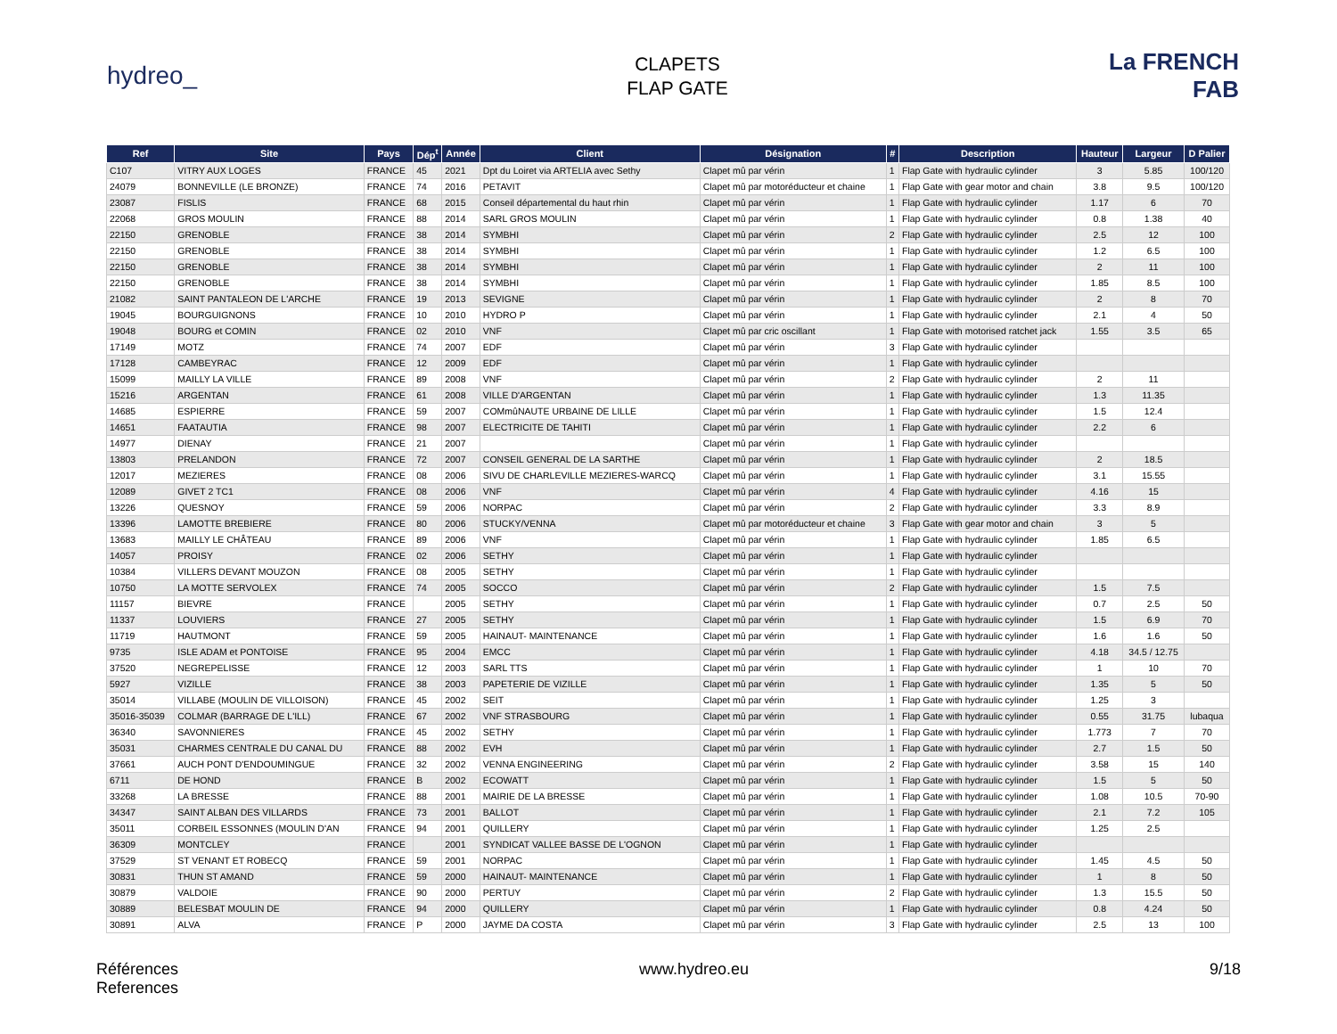hydreo_
CLAPETS
FLAP GATE
La FRENCH FAB
| Ref | Site | Pays | Dép<sup>t</sup> | Année | Client | Désignation | # | Description | Hauteur | Largeur | D Palier |
| --- | --- | --- | --- | --- | --- | --- | --- | --- | --- | --- | --- |
| C107 | VITRY AUX LOGES | FRANCE | 45 | 2021 | Dpt du Loiret via ARTELIA avec Sethy | Clapet mû par vérin | 1 | Flap Gate with hydraulic cylinder | 3 | 5.85 | 100/120 |
| 24079 | BONNEVILLE (LE BRONZE) | FRANCE | 74 | 2016 | PETAVIT | Clapet mû par motoréducteur et chaine | 1 | Flap Gate with gear motor and chain | 3.8 | 9.5 | 100/120 |
| 23087 | FISLIS | FRANCE | 68 | 2015 | Conseil départemental du haut rhin | Clapet mû par vérin | 1 | Flap Gate with hydraulic cylinder | 1.17 | 6 | 70 |
| 22068 | GROS MOULIN | FRANCE | 88 | 2014 | SARL GROS MOULIN | Clapet mû par vérin | 1 | Flap Gate with hydraulic cylinder | 0.8 | 1.38 | 40 |
| 22150 | GRENOBLE | FRANCE | 38 | 2014 | SYMBHI | Clapet mû par vérin | 2 | Flap Gate with hydraulic cylinder | 2.5 | 12 | 100 |
| 22150 | GRENOBLE | FRANCE | 38 | 2014 | SYMBHI | Clapet mû par vérin | 1 | Flap Gate with hydraulic cylinder | 1.2 | 6.5 | 100 |
| 22150 | GRENOBLE | FRANCE | 38 | 2014 | SYMBHI | Clapet mû par vérin | 1 | Flap Gate with hydraulic cylinder | 2 | 11 | 100 |
| 22150 | GRENOBLE | FRANCE | 38 | 2014 | SYMBHI | Clapet mû par vérin | 1 | Flap Gate with hydraulic cylinder | 1.85 | 8.5 | 100 |
| 21082 | SAINT PANTALEON DE L'ARCHE | FRANCE | 19 | 2013 | SEVIGNE | Clapet mû par vérin | 1 | Flap Gate with hydraulic cylinder | 2 | 8 | 70 |
| 19045 | BOURGUIGNONS | FRANCE | 10 | 2010 | HYDRO P | Clapet mû par vérin | 1 | Flap Gate with hydraulic cylinder | 2.1 | 4 | 50 |
| 19048 | BOURG et COMIN | FRANCE | 02 | 2010 | VNF | Clapet mû par cric oscillant | 1 | Flap Gate with motorised ratchet jack | 1.55 | 3.5 | 65 |
| 17149 | MOTZ | FRANCE | 74 | 2007 | EDF | Clapet mû par vérin | 3 | Flap Gate with hydraulic cylinder | | | |
| 17128 | CAMBEYRAC | FRANCE | 12 | 2009 | EDF | Clapet mû par vérin | 1 | Flap Gate with hydraulic cylinder | | | |
| 15099 | MAILLY LA VILLE | FRANCE | 89 | 2008 | VNF | Clapet mû par vérin | 2 | Flap Gate with hydraulic cylinder | 2 | 11 | |
| 15216 | ARGENTAN | FRANCE | 61 | 2008 | VILLE D'ARGENTAN | Clapet mû par vérin | 1 | Flap Gate with hydraulic cylinder | 1.3 | 11.35 | |
| 14685 | ESPIERRE | FRANCE | 59 | 2007 | COMmûNAUTE URBAINE DE LILLE | Clapet mû par vérin | 1 | Flap Gate with hydraulic cylinder | 1.5 | 12.4 | |
| 14651 | FAATAUTIA | FRANCE | 98 | 2007 | ELECTRICITE DE TAHITI | Clapet mû par vérin | 1 | Flap Gate with hydraulic cylinder | 2.2 | 6 | |
| 14977 | DIENAY | FRANCE | 21 | 2007 | | Clapet mû par vérin | 1 | Flap Gate with hydraulic cylinder | | | |
| 13803 | PRELANDON | FRANCE | 72 | 2007 | CONSEIL GENERAL DE LA SARTHE | Clapet mû par vérin | 1 | Flap Gate with hydraulic cylinder | 2 | 18.5 | |
| 12017 | MEZIERES | FRANCE | 08 | 2006 | SIVU DE CHARLEVILLE MEZIERES-WARCQ | Clapet mû par vérin | 1 | Flap Gate with hydraulic cylinder | 3.1 | 15.55 | |
| 12089 | GIVET 2 TC1 | FRANCE | 08 | 2006 | VNF | Clapet mû par vérin | 4 | Flap Gate with hydraulic cylinder | 4.16 | 15 | |
| 13226 | QUESNOY | FRANCE | 59 | 2006 | NORPAC | Clapet mû par vérin | 2 | Flap Gate with hydraulic cylinder | 3.3 | 8.9 | |
| 13396 | LAMOTTE BREBIERE | FRANCE | 80 | 2006 | STUCKY/VENNA | Clapet mû par motoréducteur et chaine | 3 | Flap Gate with gear motor and chain | 3 | 5 | |
| 13683 | MAILLY LE CHÂTEAU | FRANCE | 89 | 2006 | VNF | Clapet mû par vérin | 1 | Flap Gate with hydraulic cylinder | 1.85 | 6.5 | |
| 14057 | PROISY | FRANCE | 02 | 2006 | SETHY | Clapet mû par vérin | 1 | Flap Gate with hydraulic cylinder | | | |
| 10384 | VILLERS DEVANT MOUZON | FRANCE | 08 | 2005 | SETHY | Clapet mû par vérin | 1 | Flap Gate with hydraulic cylinder | | | |
| 10750 | LA MOTTE SERVOLEX | FRANCE | 74 | 2005 | SOCCO | Clapet mû par vérin | 2 | Flap Gate with hydraulic cylinder | 1.5 | 7.5 | |
| 11157 | BIEVRE | FRANCE | | 2005 | SETHY | Clapet mû par vérin | 1 | Flap Gate with hydraulic cylinder | 0.7 | 2.5 | 50 |
| 11337 | LOUVIERS | FRANCE | 27 | 2005 | SETHY | Clapet mû par vérin | 1 | Flap Gate with hydraulic cylinder | 1.5 | 6.9 | 70 |
| 11719 | HAUTMONT | FRANCE | 59 | 2005 | HAINAUT- MAINTENANCE | Clapet mû par vérin | 1 | Flap Gate with hydraulic cylinder | 1.6 | 1.6 | 50 |
| 9735 | ISLE ADAM et PONTOISE | FRANCE | 95 | 2004 | EMCC | Clapet mû par vérin | 1 | Flap Gate with hydraulic cylinder | 4.18 | 34.5 / 12.75 | |
| 37520 | NEGREPELISSE | FRANCE | 12 | 2003 | SARL TTS | Clapet mû par vérin | 1 | Flap Gate with hydraulic cylinder | 1 | 10 | 70 |
| 5927 | VIZILLE | FRANCE | 38 | 2003 | PAPETERIE DE VIZILLE | Clapet mû par vérin | 1 | Flap Gate with hydraulic cylinder | 1.35 | 5 | 50 |
| 35014 | VILLABE (MOULIN DE VILLOISON) | FRANCE | 45 | 2002 | SEIT | Clapet mû par vérin | 1 | Flap Gate with hydraulic cylinder | 1.25 | 3 | |
| 35016-35039 | COLMAR (BARRAGE DE L'ILL) | FRANCE | 67 | 2002 | VNF STRASBOURG | Clapet mû par vérin | 1 | Flap Gate with hydraulic cylinder | 0.55 | 31.75 | lubaqua |
| 36340 | SAVONNIERES | FRANCE | 45 | 2002 | SETHY | Clapet mû par vérin | 1 | Flap Gate with hydraulic cylinder | 1.773 | 7 | 70 |
| 35031 | CHARMES CENTRALE DU CANAL DU | FRANCE | 88 | 2002 | EVH | Clapet mû par vérin | 1 | Flap Gate with hydraulic cylinder | 2.7 | 1.5 | 50 |
| 37661 | AUCH PONT D'ENDOUMINGUE | FRANCE | 32 | 2002 | VENNA ENGINEERING | Clapet mû par vérin | 2 | Flap Gate with hydraulic cylinder | 3.58 | 15 | 140 |
| 6711 | DE HOND | FRANCE | B | 2002 | ECOWATT | Clapet mû par vérin | 1 | Flap Gate with hydraulic cylinder | 1.5 | 5 | 50 |
| 33268 | LA BRESSE | FRANCE | 88 | 2001 | MAIRIE DE LA BRESSE | Clapet mû par vérin | 1 | Flap Gate with hydraulic cylinder | 1.08 | 10.5 | 70-90 |
| 34347 | SAINT ALBAN DES VILLARDS | FRANCE | 73 | 2001 | BALLOT | Clapet mû par vérin | 1 | Flap Gate with hydraulic cylinder | 2.1 | 7.2 | 105 |
| 35011 | CORBEIL ESSONNES (MOULIN D'AN | FRANCE | 94 | 2001 | QUILLERY | Clapet mû par vérin | 1 | Flap Gate with hydraulic cylinder | 1.25 | 2.5 | |
| 36309 | MONTCLEY | FRANCE | | 2001 | SYNDICAT VALLEE BASSE DE L'OGNON | Clapet mû par vérin | 1 | Flap Gate with hydraulic cylinder | | | |
| 37529 | ST VENANT ET ROBECQ | FRANCE | 59 | 2001 | NORPAC | Clapet mû par vérin | 1 | Flap Gate with hydraulic cylinder | 1.45 | 4.5 | 50 |
| 30831 | THUN ST AMAND | FRANCE | 59 | 2000 | HAINAUT- MAINTENANCE | Clapet mû par vérin | 1 | Flap Gate with hydraulic cylinder | 1 | 8 | 50 |
| 30879 | VALDOIE | FRANCE | 90 | 2000 | PERTUY | Clapet mû par vérin | 2 | Flap Gate with hydraulic cylinder | 1.3 | 15.5 | 50 |
| 30889 | BELESBAT MOULIN DE | FRANCE | 94 | 2000 | QUILLERY | Clapet mû par vérin | 1 | Flap Gate with hydraulic cylinder | 0.8 | 4.24 | 50 |
| 30891 | ALVA | FRANCE | P | 2000 | JAYME DA COSTA | Clapet mû par vérin | 3 | Flap Gate with hydraulic cylinder | 2.5 | 13 | 100 |
Références
References
www.hydreo.eu 9/18